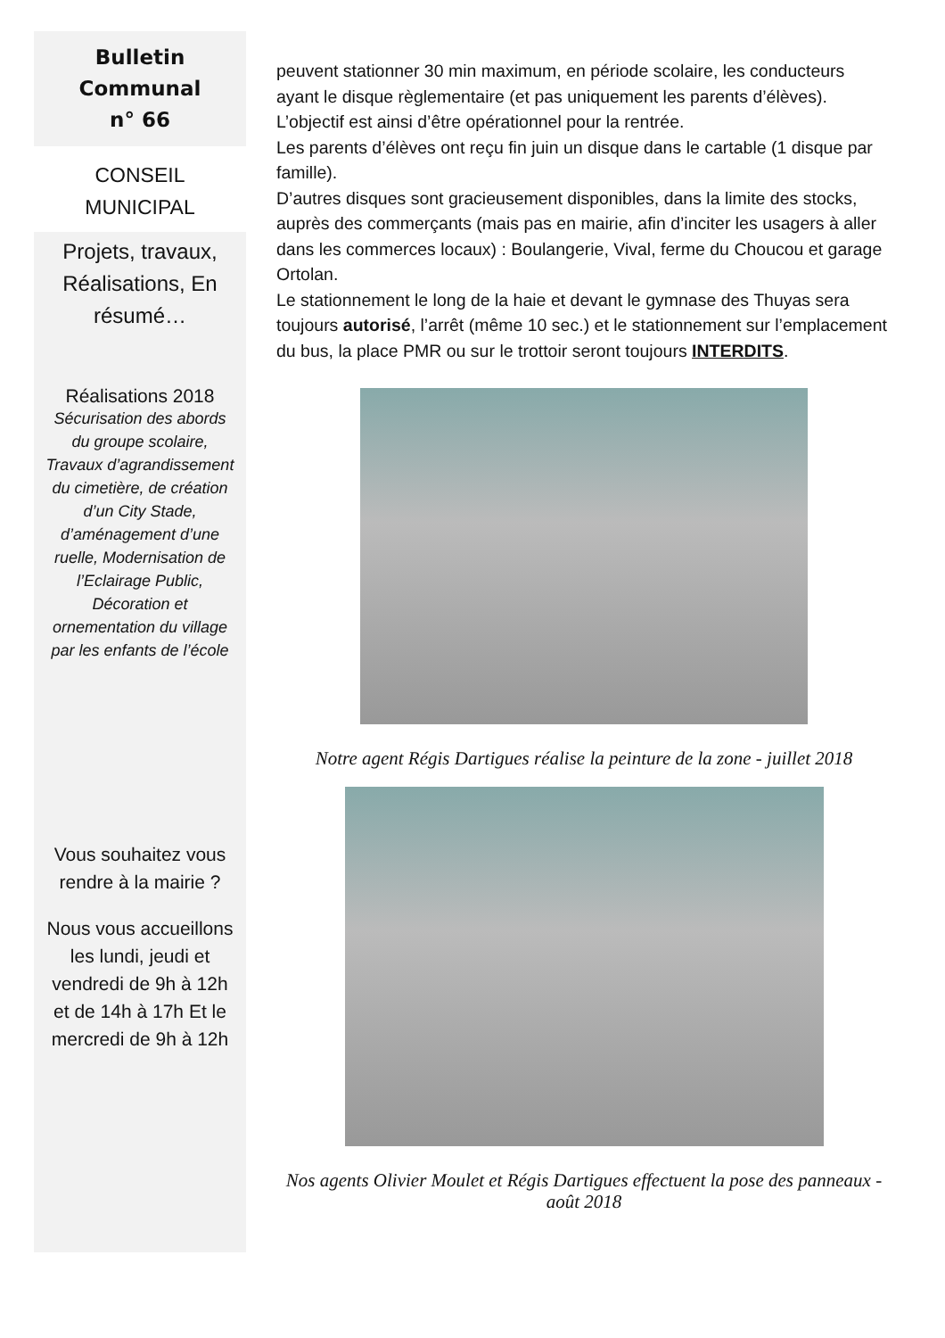Bulletin
Communal
n° 66
CONSEIL
MUNICIPAL
Projets, travaux, Réalisations, En résumé…
Réalisations 2018
Sécurisation des abords du groupe scolaire, Travaux d’agrandissement du cimetière, de création d’un City Stade, d’aménagement d’une ruelle, Modernisation de l’Eclairage Public, Décoration et ornementation du village par les enfants de l’école
Vous souhaitez vous rendre à la mairie ?
Nous vous accueillons les lundi, jeudi et vendredi de 9h à 12h et de 14h à 17h Et le mercredi de 9h à 12h
peuvent stationner 30 min maximum, en période scolaire, les conducteurs ayant le disque règlementaire (et pas uniquement les parents d’élèves).
L’objectif est ainsi d’être opérationnel pour la rentrée.
Les parents d’élèves ont reçu fin juin un disque dans le cartable (1 disque par famille).
D’autres disques sont gracieusement disponibles, dans la limite des stocks, auprès des commerçants (mais pas en mairie, afin d’inciter les usagers à aller dans les commerces locaux) : Boulangerie, Vival, ferme du Choucou et garage Ortolan.
Le stationnement le long de la haie et devant le gymnase des Thuyas sera toujours autorisé, l’arrêt (même 10 sec.) et le stationnement sur l’emplacement du bus, la place PMR ou sur le trottoir seront toujours INTERDITS.
Notre agent Régis Dartigues réalise la peinture de la zone - juillet 2018
Nos agents Olivier Moulet et Régis Dartigues effectuent la pose des panneaux - août 2018